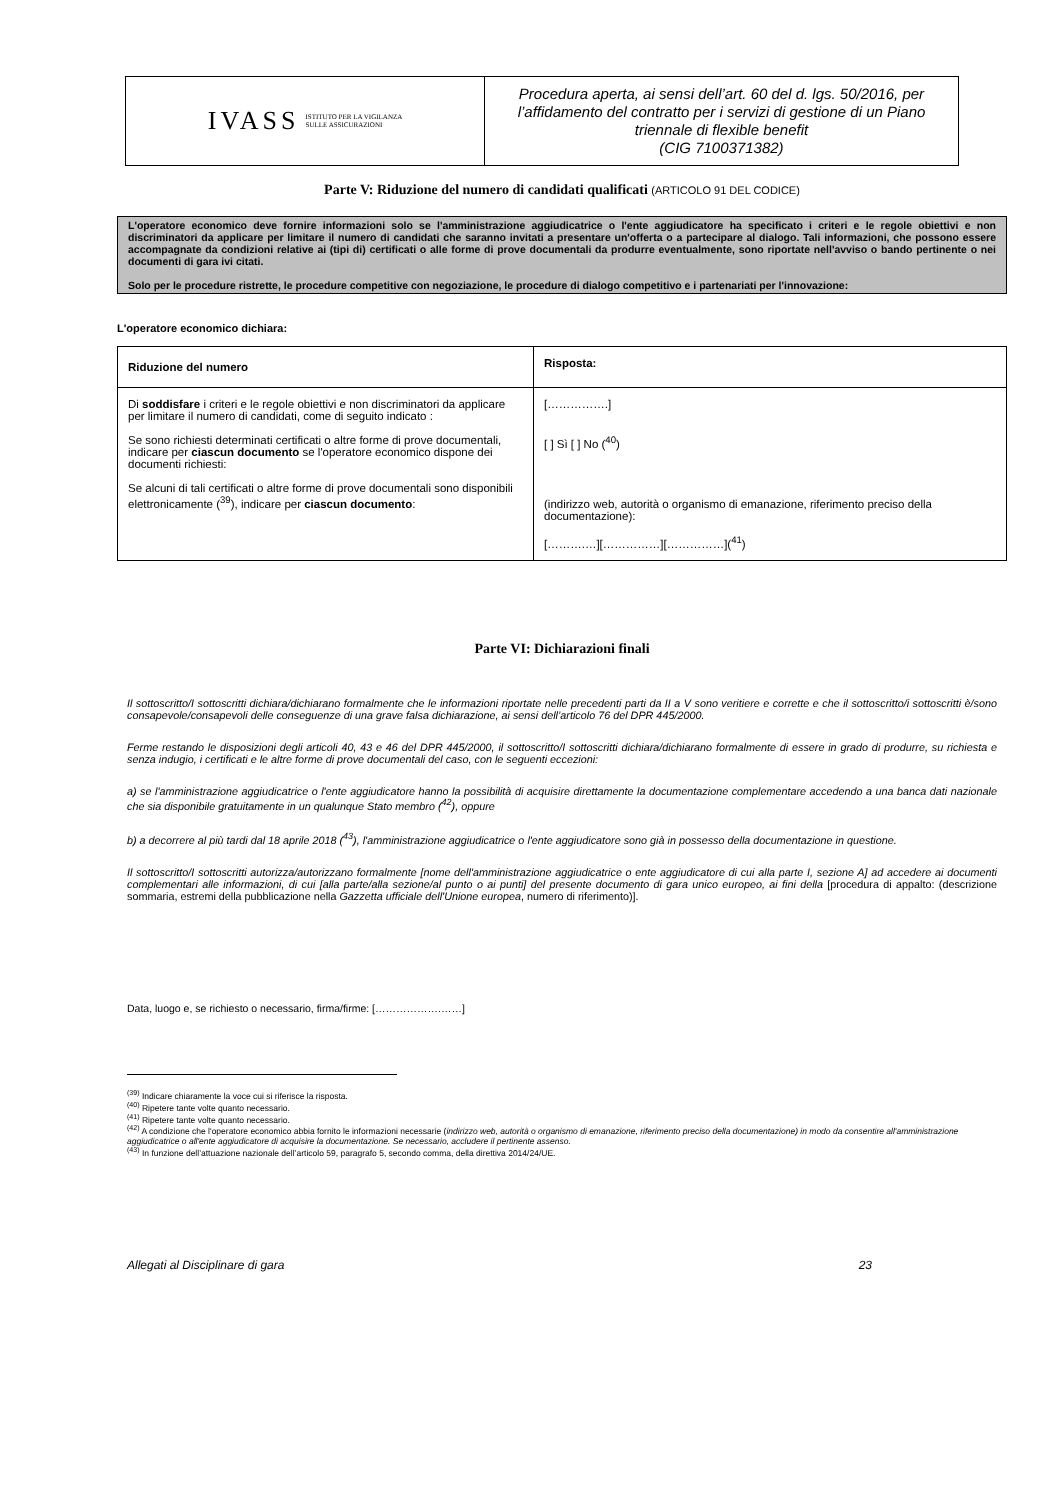IVASS ISTITUTO PER LA VIGILANZA
SULLE ASSICURAZIONI
Procedura aperta, ai sensi dell’art. 60 del d. lgs. 50/2016, per
l’affidamento del contratto per i servizi di gestione di un Piano
triennale di flexible benefit
(CIG 7100371382)
Parte V: Riduzione del numero di candidati qualificati (ARTICOLO 91 DEL CODICE)
L'operatore economico deve fornire informazioni solo se l'amministrazione aggiudicatrice o l'ente aggiudicatore ha specificato i criteri e le regole obiettivi e non discriminatori da applicare per limitare il numero di candidati che saranno invitati a presentare un'offerta o a partecipare al dialogo. Tali informazioni, che possono essere accompagnate da condizioni relative ai (tipi di) certificati o alle forme di prove documentali da produrre eventualmente, sono riportate nell'avviso o bando pertinente o nei documenti di gara ivi citati.
Solo per le procedure ristrette, le procedure competitive con negoziazione, le procedure di dialogo competitivo e i partenariati per l'innovazione:
L'operatore economico dichiara:
| Riduzione del numero | Risposta: |
| --- | --- |
| Di soddisfare i criteri e le regole obiettivi e non discriminatori da applicare per limitare il numero di candidati, come di seguito indicato : Se sono richiesti determinati certificati o altre forme di prove documentali, indicare per ciascun documento se l'operatore economico dispone dei documenti richiesti: Se alcuni di tali certificati o altre forme di prove documentali sono disponibili elettronicamente (<sup>39</sup>), indicare per ciascun documento : | […………….] [ ] Sì [ ] No (<sup>40</sup>) (indirizzo web, autorità o organismo di emanazione, riferimento preciso della documentazione): [……….…][……………][……………](<sup>41</sup>) |
Parte VI: Dichiarazioni finali
Il sottoscritto/I sottoscritti dichiara/dichiarano formalmente che le informazioni riportate nelle precedenti parti da II a V sono veritiere e corrette e che il sottoscritto/i sottoscritti è/sono consapevole/consapevoli delle conseguenze di una grave falsa dichiarazione, ai sensi dell’articolo 76 del DPR 445/2000.
Ferme restando le disposizioni degli articoli 40, 43 e 46 del DPR 445/2000, il sottoscritto/I sottoscritti dichiara/dichiarano formalmente di essere in grado di produrre, su richiesta e senza indugio, i certificati e le altre forme di prove documentali del caso, con le seguenti eccezioni:
a) se l'amministrazione aggiudicatrice o l'ente aggiudicatore hanno la possibilità di acquisire direttamente la documentazione complementare accedendo a una banca dati nazionale che sia disponibile gratuitamente in un qualunque Stato membro (<sup>42</sup>), oppure
b) a decorrere al più tardi dal 18 aprile 2018 (<sup>43</sup>), l'amministrazione aggiudicatrice o l'ente aggiudicatore sono già in possesso della documentazione in questione.
Il sottoscritto/I sottoscritti autorizza/autorizzano formalmente [nome dell'amministrazione aggiudicatrice o ente aggiudicatore di cui alla parte I, sezione A] ad accedere ai documenti complementari alle informazioni, di cui [alla parte/alla sezione/al punto o ai punti] del presente documento di gara unico europeo, ai fini della [procedura di appalto: (descrizione sommaria, estremi della pubblicazione nella Gazzetta ufficiale dell'Unione europea, numero di riferimento)].
Data, luogo e, se richiesto o necessario, firma/firme: [……………….……]
<sup>(39)</sup> Indicare chiaramente la voce cui si riferisce la risposta.
<sup>(40)</sup> Ripetere tante volte quanto necessario.
<sup>(41)</sup> Ripetere tante volte quanto necessario.
<sup>(42)</sup> A condizione che l'operatore economico abbia fornito le informazioni necessarie (indirizzo web, autorità o organismo di emanazione, riferimento preciso della documentazione) in modo da consentire all'amministrazione aggiudicatrice o all'ente aggiudicatore di acquisire la documentazione. Se necessario, accludere il pertinente assenso.
<sup>(43)</sup> In funzione dell’attuazione nazionale dell’articolo 59, paragrafo 5, secondo comma, della direttiva 2014/24/UE.
Allegati al Disciplinare di gara 23